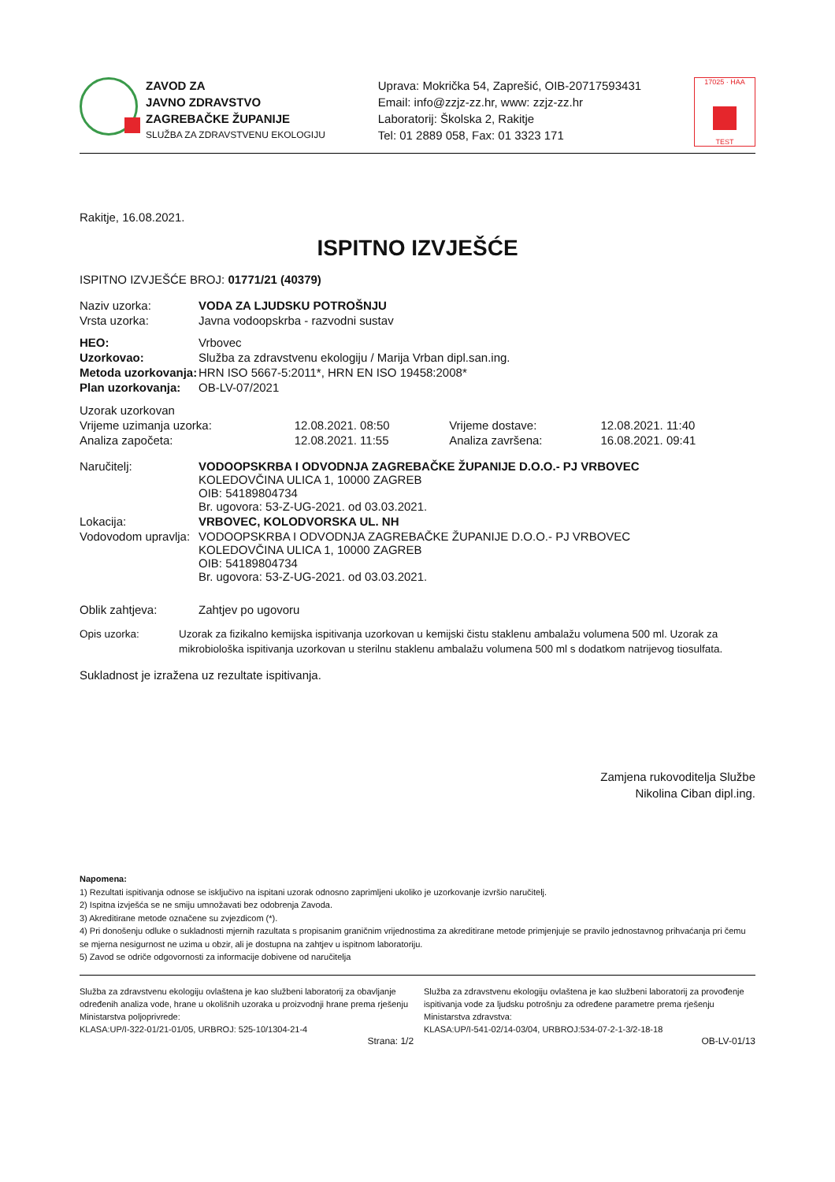ZAVOD ZA
JAVNO ZDRAVSTVO
ZAGREBAČKE ŽUPANIJE
SLUŽBA ZA ZDRAVSTVENU EKOLOGIJU
Uprava: Mokrička 54, Zaprešić, OIB-20717593431
Email: info@zzjz-zz.hr, www: zzjz-zz.hr
Laboratorij: Školska 2, Rakitje
Tel: 01 2889 058, Fax: 01 3323 171
17025 · HAA
TEST
Rakitje, 16.08.2021.
ISPITNO IZVJEŠĆE
ISPITNO IZVJEŠĆE BROJ: 01771/21 (40379)
| Naziv uzorka: | VODA ZA LJUDSKU POTROŠNJU |
| Vrsta uzorka: | Javna vodoopskrba - razvodni sustav |
| HEO: | Vrbovec |
| Uzorkovao: | Služba za zdravstvenu ekologiju / Marija Vrban dipl.san.ing. |
| Metoda uzorkovanja: | HRN ISO 5667-5:2011*, HRN EN ISO 19458:2008* |
| Plan uzorkovanja: | OB-LV-07/2021 |
| Uzorak uzorkovan | | | |
| Vrijeme uzimanja uzorka: | 12.08.2021. 08:50 | Vrijeme dostave: | 12.08.2021. 11:40 |
| Analiza započeta: | 12.08.2021. 11:55 | Analiza završena: | 16.08.2021. 09:41 |
| Naručitelj: | VODOOPSKRBA I ODVODNJA ZAGREBAČKE ŽUPANIJE D.O.O.- PJ VRBOVEC KOLEDOVČINA ULICA 1, 10000 ZAGREB OIB: 54189804734 Br. ugovora: 53-Z-UG-2021. od 03.03.2021. |
| Lokacija: | VRBOVEC, KOLODVORSKA UL. NH |
| Vodovodom upravlja: | VODOOPSKRBA I ODVODNJA ZAGREBAČKE ŽUPANIJE D.O.O.- PJ VRBOVEC KOLEDOVČINA ULICA 1, 10000 ZAGREB OIB: 54189804734 Br. ugovora: 53-Z-UG-2021. od 03.03.2021. |
| Oblik zahtjeva: | Zahtjev po ugovoru |
Opis uzorka: Uzorak za fizikalno kemijska ispitivanja uzorkovan u kemijski čistu staklenu ambalažu volumena 500 ml. Uzorak za mikrobiološka ispitivanja uzorkovan u sterilnu staklenu ambalažu volumena 500 ml s dodatkom natrijevog tiosulfata.
Sukladnost je izražena uz rezultate ispitivanja.
Zamjena rukovoditelja Službe
Nikolina Ciban dipl.ing.
Napomena:
1) Rezultati ispitivanja odnose se isključivo na ispitani uzorak odnosno zaprimljeni ukoliko je uzorkovanje izvršio naručitelj.
2) Ispitna izvješća se ne smiju umnožavati bez odobrenja Zavoda.
3) Akreditirane metode označene su zvjezdicom (*).
4) Pri donošenju odluke o sukladnosti mjernih razultata s propisanim graničnim vrijednostima za akreditirane metode primjenjuje se pravilo jednostavnog prihvaćanja pri čemu se mjerna nesigurnost ne uzima u obzir, ali je dostupna na zahtjev u ispitnom laboratoriju.
5) Zavod se odriče odgovornosti za informacije dobivene od naručitelja
Služba za zdravstvenu ekologiju ovlaštena je kao službeni laboratorij za obavljanje određenih analiza vode, hrane u okolišnih uzoraka u proizvodnji hrane prema rješenju Ministarstva poljoprivrede:
KLASA:UP/I-322-01/21-01/05, URBROJ: 525-10/1304-21-4
Služba za zdravstvenu ekologiju ovlaštena je kao službeni laboratorij za provođenje ispitivanja vode za ljudsku potrošnju za određene parametre prema rješenju Ministarstva zdravstva:
KLASA:UP/I-541-02/14-03/04, URBROJ:534-07-2-1-3/2-18-18
Strana: 1/2 OB-LV-01/13